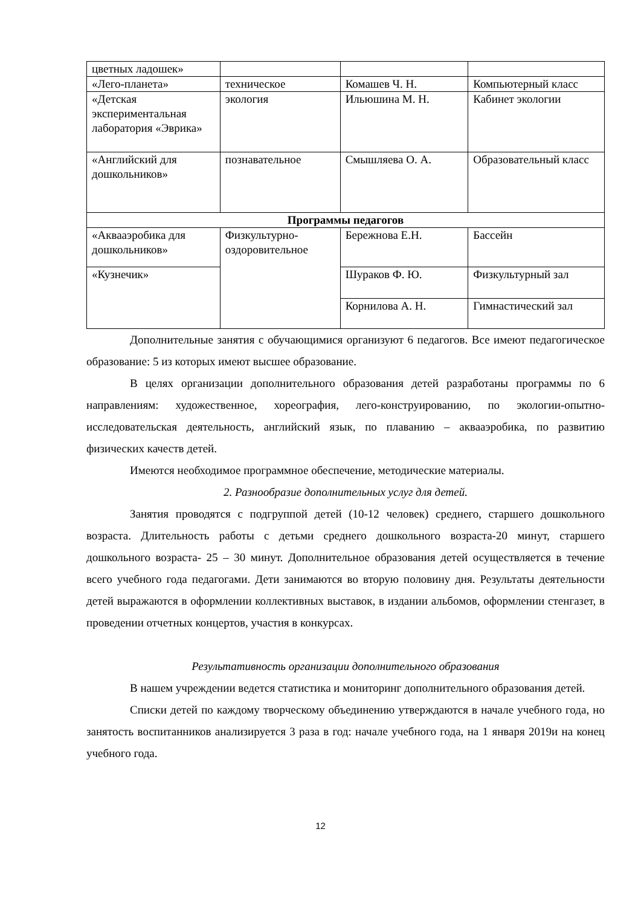| цветных ладошек» | | | |
| «Лего-планета» | техническое | Комашев Ч. Н. | Компьютерный класс |
| «Детская экспериментальная лаборатория «Эврика» | экология | Ильюшина М. Н. | Кабинет экологии |
| «Английский для дошкольников» | познавательное | Смышляева О. А. | Образовательный класс |
| Программы педагогов | | | |
| «Аквааэробика для дошкольников» | Физкультурно-оздоровительное | Бережнова Е.Н. | Бассейн |
| «Кузнечик» | | Шураков Ф. Ю. | Физкультурный зал |
| | | Корнилова А. Н. | Гимнастический зал |
Дополнительные занятия с обучающимися организуют 6 педагогов. Все имеют педагогическое образование: 5 из которых имеют высшее образование.
В целях организации дополнительного образования детей разработаны программы по 6 направлениям: художественное, хореография, лего-конструированию, по экологии-опытно-исследовательская деятельность, английский язык, по плаванию – аквааэробика, по развитию физических качеств детей.
Имеются необходимое программное обеспечение, методические материалы.
2. Разнообразие дополнительных услуг для детей.
Занятия проводятся с подгруппой детей (10-12 человек) среднего, старшего дошкольного возраста. Длительность работы с детьми среднего дошкольного возраста-20 минут, старшего дошкольного возраста- 25 – 30 минут. Дополнительное образования детей осуществляется в течение всего учебного года педагогами. Дети занимаются во вторую половину дня. Результаты деятельности детей выражаются в оформлении коллективных выставок, в издании альбомов, оформлении стенгазет, в проведении отчетных концертов, участия в конкурсах.
Результативность организации дополнительного образования
В нашем учреждении ведется статистика и мониторинг дополнительного образования детей.
Списки детей по каждому творческому объединению утверждаются в начале учебного года, но занятость воспитанников анализируется 3 раза в год: начале учебного года, на 1 января 2019и на конец учебного года.
12